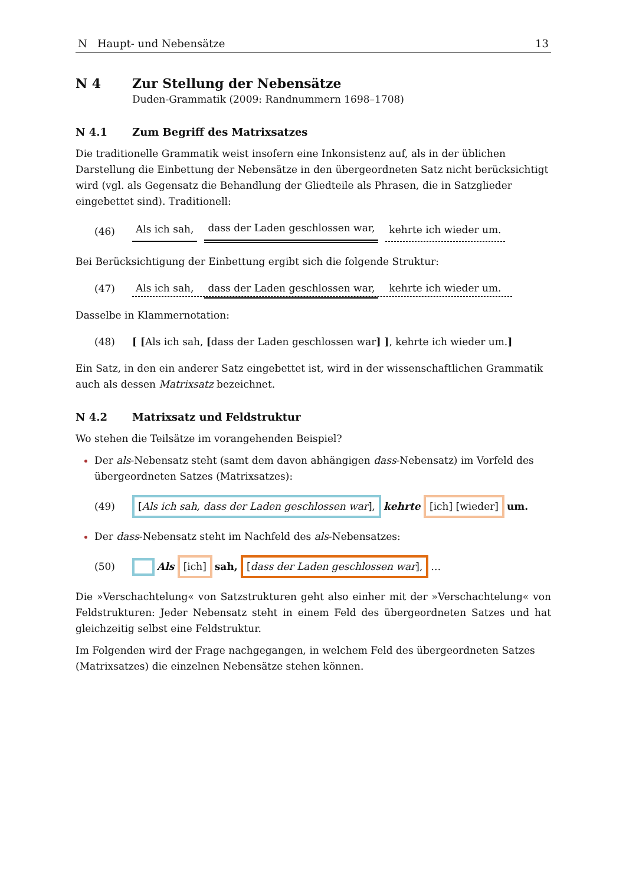N Haupt- und Nebensätze 13
N 4 Zur Stellung der Nebensätze
Duden-Grammatik (2009: Randnummern 1698–1708)
N 4.1 Zum Begriff des Matrixsatzes
Die traditionelle Grammatik weist insofern eine Inkonsistenz auf, als in der üblichen Darstellung die Einbettung der Nebensätze in den übergeordneten Satz nicht berücksichtigt wird (vgl. als Gegensatz die Behandlung der Gliedteile als Phrasen, die in Satzglieder eingebettet sind). Traditionell:
(46) Als ich sah, dass der Laden geschlossen war, kehrte ich wieder um.
Bei Berücksichtigung der Einbettung ergibt sich die folgende Struktur:
(47) Als ich sah, dass der Laden geschlossen war, kehrte ich wieder um.
Dasselbe in Klammernotation:
(48) [ [Als ich sah, [dass der Laden geschlossen war] ], kehrte ich wieder um.]
Ein Satz, in den ein anderer Satz eingebettet ist, wird in der wissenschaftlichen Grammatik auch als dessen Matrixsatz bezeichnet.
N 4.2 Matrixsatz und Feldstruktur
Wo stehen die Teilsätze im vorangehenden Beispiel?
Der als-Nebensatz steht (samt dem davon abhängigen dass-Nebensatz) im Vorfeld des übergeordneten Satzes (Matrixsatzes):
(49) [Als ich sah, dass der Laden geschlossen war], kehrte [ich] [wieder] um.
Der dass-Nebensatz steht im Nachfeld des als-Nebensatzes:
(50) Als [ich] sah, [dass der Laden geschlossen war], …
Die »Verschachtelung« von Satzstrukturen geht also einher mit der »Verschachtelung« von Feldstrukturen: Jeder Nebensatz steht in einem Feld des übergeordneten Satzes und hat gleichzeitig selbst eine Feldstruktur.
Im Folgenden wird der Frage nachgegangen, in welchem Feld des übergeordneten Satzes (Matrixsatzes) die einzelnen Nebensätze stehen können.